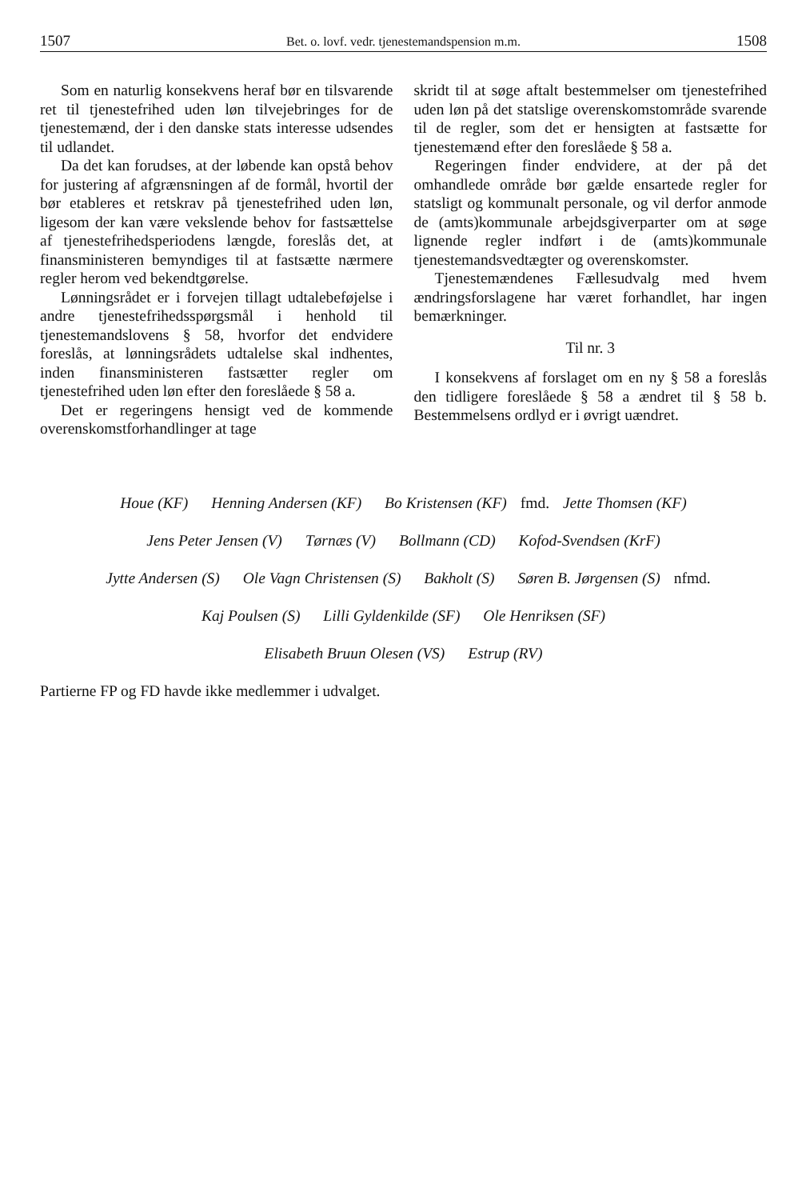1507 Bet. o. lovf. vedr. tjenestemandspension m.m. 1508
Som en naturlig konsekvens heraf bør en tilsvarende ret til tjenestefrihed uden løn tilvejebringes for de tjenestemænd, der i den danske stats interesse udsendes til udlandet.
Da det kan forudses, at der løbende kan opstå behov for justering af afgrænsningen af de formål, hvortil der bør etableres et retskrav på tjenestefrihed uden løn, ligesom der kan være vekslende behov for fastsættelse af tjenestefrihedsperiodens længde, foreslås det, at finansministeren bemyndiges til at fastsætte nærmere regler herom ved bekendtgørelse.
Lønningsrådet er i forvejen tillagt udtalebeføjelse i andre tjenestefrihedsspørgsmål i henhold til tjenestemandslovens § 58, hvorfor det endvidere foreslås, at lønningsrådets udtalelse skal indhentes, inden finansministeren fastsætter regler om tjenestefrihed uden løn efter den foreslåede § 58 a.
Det er regeringens hensigt ved de kommende overenskomstforhandlinger at tage
skridt til at søge aftalt bestemmelser om tjenestefrihed uden løn på det statslige overenskomstområde svarende til de regler, som det er hensigten at fastsætte for tjenestemænd efter den foreslåede § 58 a.
Regeringen finder endvidere, at der på det omhandlede område bør gælde ensartede regler for statsligt og kommunalt personale, og vil derfor anmode de (amts)kommunale arbejdsgiverparter om at søge lignende regler indført i de (amts)kommunale tjenestemandsvedtægter og overenskomster.
Tjenestemændenes Fællesudvalg med hvem ændringsforslagene har været forhandlet, har ingen bemærkninger.
Til nr. 3
I konsekvens af forslaget om en ny § 58 a foreslås den tidligere foreslåede § 58 a ændret til § 58 b. Bestemmelsens ordlyd er i øvrigt uændret.
Houe (KF) Henning Andersen (KF) Bo Kristensen (KF) fmd. Jette Thomsen (KF)
Jens Peter Jensen (V) Tørnæs (V) Bollmann (CD) Kofod-Svendsen (KrF)
Jytte Andersen (S) Ole Vagn Christensen (S) Bakholt (S) Søren B. Jørgensen (S) nfmd.
Kaj Poulsen (S) Lilli Gyldenkilde (SF) Ole Henriksen (SF)
Elisabeth Bruun Olesen (VS) Estrup (RV)
Partierne FP og FD havde ikke medlemmer i udvalget.